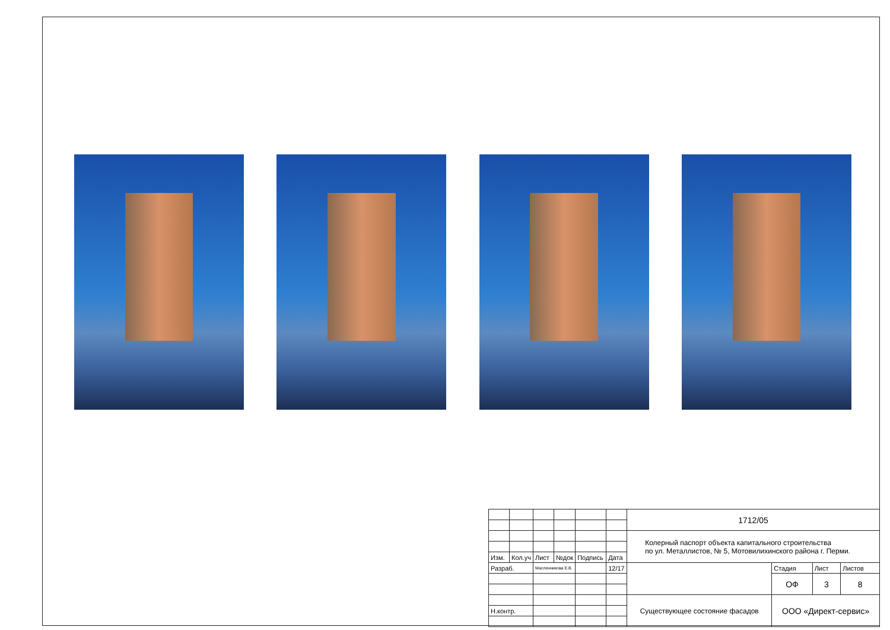| | | | | | | 1712/05 | | | |
| | | | | | | Колерный паспорт объекта капитального строительства по ул. Металлистов, № 5, Мотовилихинского района г. Перми. | | | |
| Изм. | Кол.уч | Лист | №док | Подпись | Дата | | | | |
| Разраб. | | Масленникова Е.В. | | | 12/17 | | Стадия | Лист | Листов |
| | | | | | | | ОФ | 3 | 8 |
| | | | | | | Существующее состояние фасадов | ООО «Директ-сервис» | | |
| Н.контр. | | | | | | | | | |